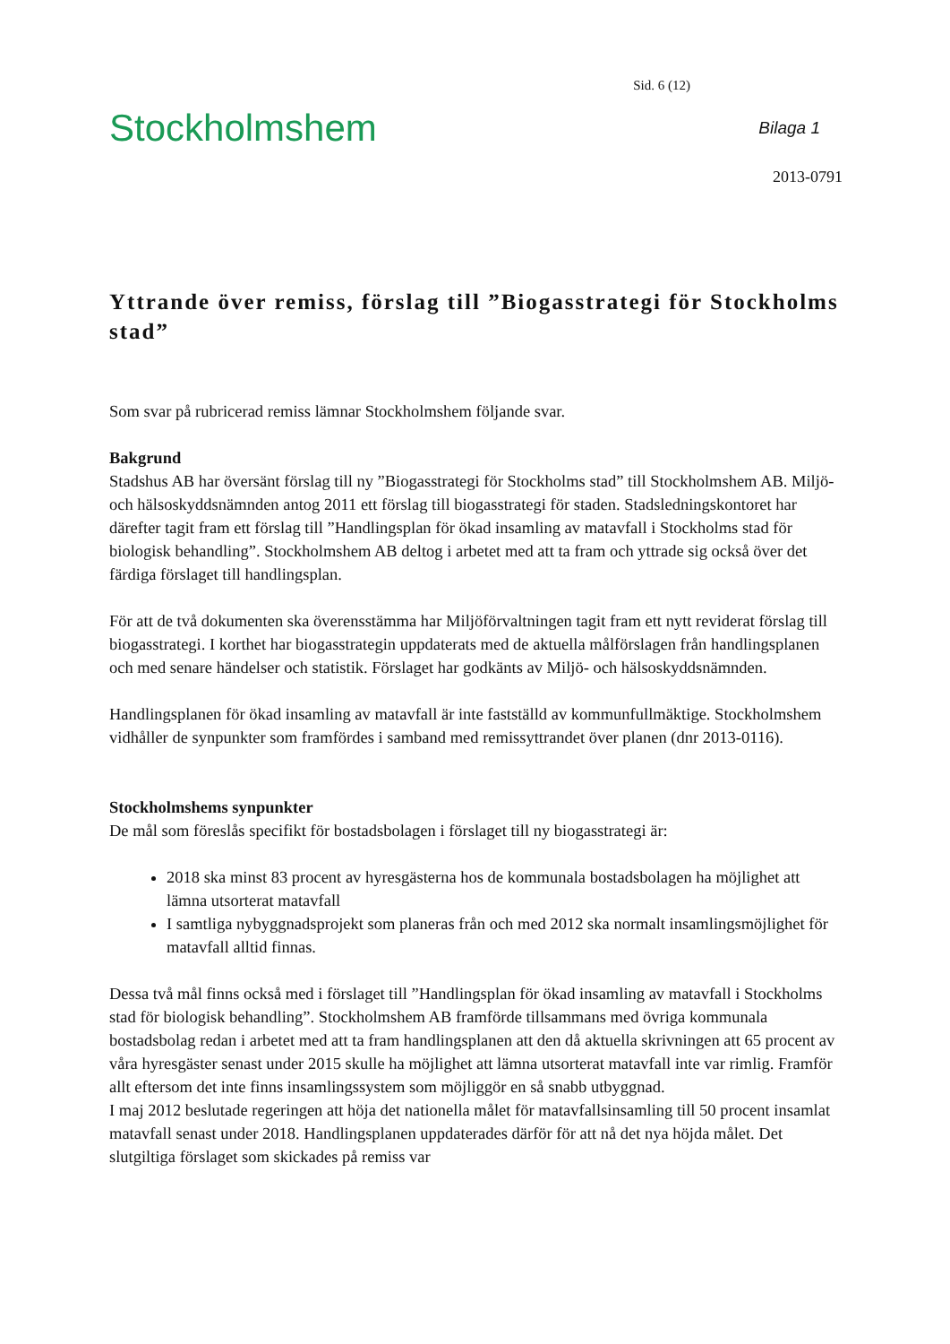Sid. 6 (12)
Stockholmshem
Bilaga 1
2013-0791
Yttrande över remiss, förslag till ”Biogasstrategi för Stockholms stad”
Som svar på rubricerad remiss lämnar Stockholmshem följande svar.
Bakgrund
Stadshus AB har översänt förslag till ny ”Biogasstrategi för Stockholms stad” till Stockholmshem AB. Miljö- och hälsoskyddsnämnden antog 2011 ett förslag till biogasstrategi för staden. Stadsledningskontoret har därefter tagit fram ett förslag till ”Handlingsplan för ökad insamling av matavfall i Stockholms stad för biologisk behandling”. Stockholmshem AB deltog i arbetet med att ta fram och yttrade sig också över det färdiga förslaget till handlingsplan.
För att de två dokumenten ska överensstämma har Miljöförvaltningen tagit fram ett nytt reviderat förslag till biogasstrategi. I korthet har biogasstrategin uppdaterats med de aktuella målförslagen från handlingsplanen och med senare händelser och statistik. Förslaget har godkänts av Miljö- och hälsoskyddsnämnden.
Handlingsplanen för ökad insamling av matavfall är inte fastställd av kommunfullmäktige. Stockholmshem vidhåller de synpunkter som framfördes i samband med remissyttrandet över planen (dnr 2013-0116).
Stockholmshems synpunkter
De mål som föreslås specifikt för bostadsbolagen i förslaget till ny biogasstrategi är:
2018 ska minst 83 procent av hyresgästerna hos de kommunala bostadsbolagen ha möjlighet att lämna utsorterat matavfall
I samtliga nybyggnadsprojekt som planeras från och med 2012 ska normalt insamlingsmöjlighet för matavfall alltid finnas.
Dessa två mål finns också med i förslaget till ”Handlingsplan för ökad insamling av matavfall i Stockholms stad för biologisk behandling”. Stockholmshem AB framförde tillsammans med övriga kommunala bostadsbolag redan i arbetet med att ta fram handlingsplanen att den då aktuella skrivningen att 65 procent av våra hyresgäster senast under 2015 skulle ha möjlighet att lämna utsorterat matavfall inte var rimlig. Framför allt eftersom det inte finns insamlingssystem som möjliggör en så snabb utbyggnad.
I maj 2012 beslutade regeringen att höja det nationella målet för matavfallsinsamling till 50 procent insamlat matavfall senast under 2018. Handlingsplanen uppdaterades därför för att nå det nya höjda målet. Det slutgiltiga förslaget som skickades på remiss var